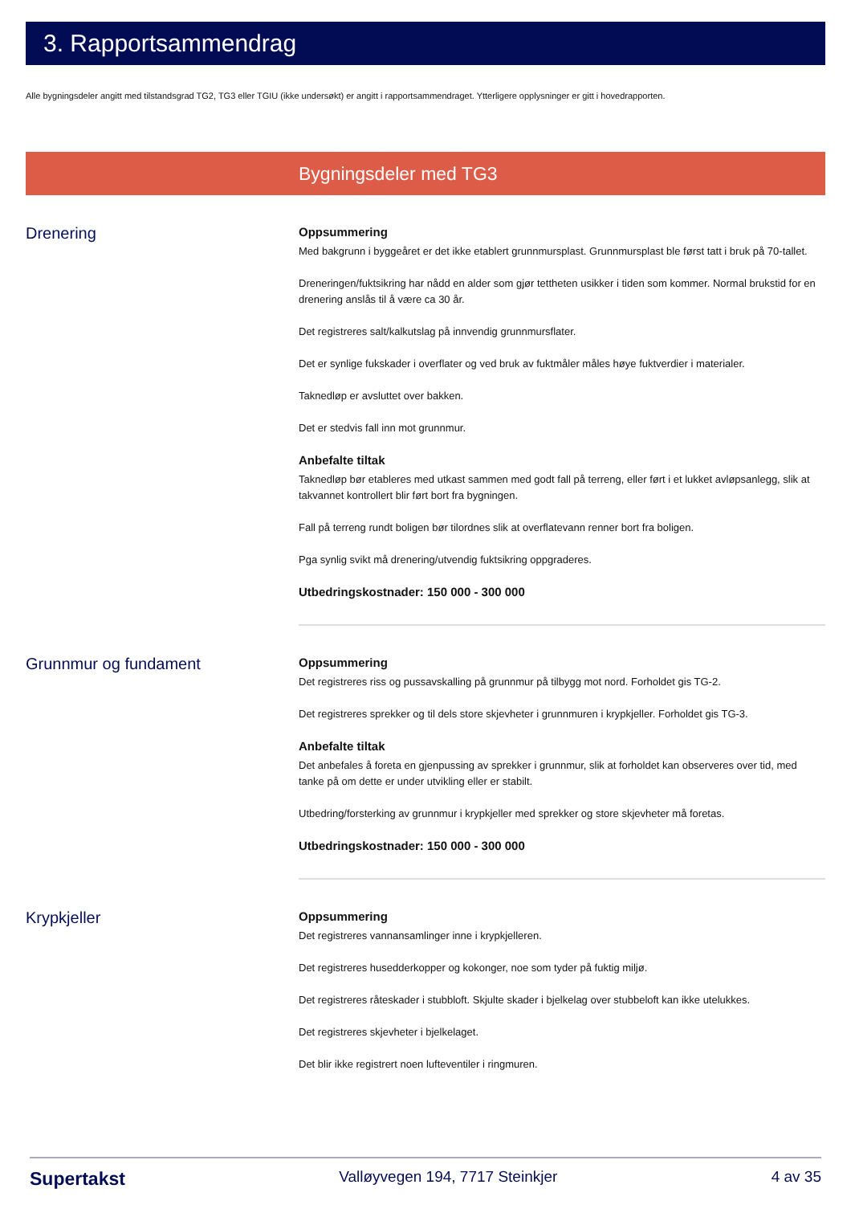3. Rapportsammendrag
Alle bygningsdeler angitt med tilstandsgrad TG2, TG3 eller TGIU (ikke undersøkt) er angitt i rapportsammendraget. Ytterligere opplysninger er gitt i hovedrapporten.
Bygningsdeler med TG3
Drenering
Oppsummering
Med bakgrunn i byggeåret er det ikke etablert grunnmursplast. Grunnmursplast ble først tatt i bruk på 70-tallet.
Dreneringen/fuktsikring har nådd en alder som gjør tettheten usikker i tiden som kommer. Normal brukstid for en drenering anslås til å være ca 30 år.
Det registreres salt/kalkutslag på innvendig grunnmursflater.
Det er synlige fukskader i overflater og ved bruk av fuktmåler måles høye fuktverdier i materialer.
Taknedløp er avsluttet over bakken.
Det er stedvis fall inn mot grunnmur.
Anbefalte tiltak
Taknedløp bør etableres med utkast sammen med godt fall på terreng, eller ført i et lukket avløpsanlegg, slik at takvannet kontrollert blir ført bort fra bygningen.
Fall på terreng rundt boligen bør tilordnes slik at overflatevann renner bort fra boligen.
Pga synlig svikt må drenering/utvendig fuktsikring oppgraderes.
Utbedringskostnader: 150 000 - 300 000
Grunnmur og fundament
Oppsummering
Det registreres riss og pussavskalling på grunnmur på tilbygg mot nord. Forholdet gis TG-2.
Det registreres sprekker og til dels store skjevheter i grunnmuren i krypkjeller. Forholdet gis TG-3.
Anbefalte tiltak
Det anbefales å foreta en gjenpussing av sprekker i grunnmur, slik at forholdet kan observeres over tid, med tanke på om dette er under utvikling eller er stabilt.
Utbedring/forsterking av grunnmur i krypkjeller med sprekker og store skjevheter må foretas.
Utbedringskostnader: 150 000 - 300 000
Krypkjeller
Oppsummering
Det registreres vannansamlinger inne i krypkjelleren.
Det registreres husedderkopper og kokonger, noe som tyder på fuktig miljø.
Det registreres råteskader i stubbloft. Skjulte skader i bjelkelag over stubbeloft kan ikke utelukkes.
Det registreres skjevheter i bjelkelaget.
Det blir ikke registrert noen lufteventiler i ringmuren.
Supertakst Valløyvegen 194, 7717 Steinkjer 4 av 35